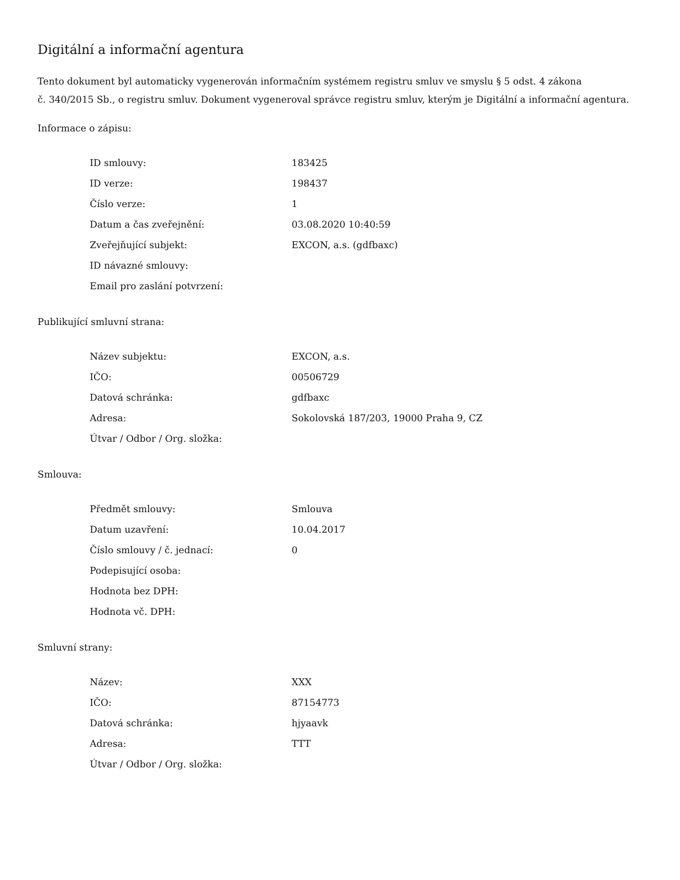Digitální a informační agentura
Tento dokument byl automaticky vygenerován informačním systémem registru smluv ve smyslu § 5 odst. 4 zákona
č. 340/2015 Sb., o registru smluv. Dokument vygeneroval správce registru smluv, kterým je Digitální a informační agentura.
Informace o zápisu:
| ID smlouvy: | 183425 |
| ID verze: | 198437 |
| Číslo verze: | 1 |
| Datum a čas zveřejnění: | 03.08.2020 10:40:59 |
| Zveřejňující subjekt: | EXCON, a.s. (gdfbaxc) |
| ID návazné smlouvy: | |
| Email pro zaslání potvrzení: | |
Publikující smluvní strana:
| Název subjektu: | EXCON, a.s. |
| IČO: | 00506729 |
| Datová schránka: | gdfbaxc |
| Adresa: | Sokolovská 187/203, 19000 Praha 9, CZ |
| Útvar / Odbor / Org. složka: | |
Smlouva:
| Předmět smlouvy: | Smlouva |
| Datum uzavření: | 10.04.2017 |
| Číslo smlouvy / č. jednací: | 0 |
| Podepisující osoba: | |
| Hodnota bez DPH: | |
| Hodnota vč. DPH: | |
Smluvní strany:
| Název: | XXX |
| IČO: | 87154773 |
| Datová schránka: | hjyaavk |
| Adresa: | TTT |
| Útvar / Odbor / Org. složka: | |